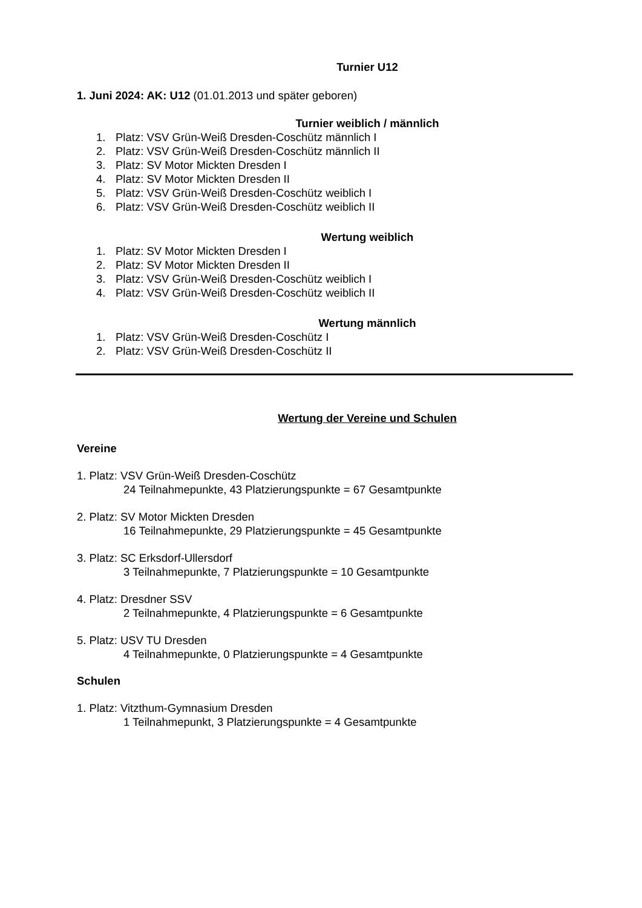Turnier U12
1. Juni 2024: AK: U12 (01.01.2013 und später geboren)
Turnier weiblich / männlich
1. Platz: VSV Grün-Weiß Dresden-Coschütz männlich I
2. Platz: VSV Grün-Weiß Dresden-Coschütz männlich II
3. Platz: SV Motor Mickten Dresden I
4. Platz: SV Motor Mickten Dresden II
5. Platz: VSV Grün-Weiß Dresden-Coschütz weiblich I
6. Platz: VSV Grün-Weiß Dresden-Coschütz weiblich II
Wertung weiblich
1. Platz: SV Motor Mickten Dresden I
2. Platz: SV Motor Mickten Dresden II
3. Platz: VSV Grün-Weiß Dresden-Coschütz weiblich I
4. Platz: VSV Grün-Weiß Dresden-Coschütz weiblich II
Wertung männlich
1. Platz: VSV Grün-Weiß Dresden-Coschütz I
2. Platz: VSV Grün-Weiß Dresden-Coschütz II
Wertung der Vereine und Schulen
Vereine
1. Platz: VSV Grün-Weiß Dresden-Coschütz
24 Teilnahmepunkte, 43 Platzierungspunkte = 67 Gesamtpunkte
2. Platz: SV Motor Mickten Dresden
16 Teilnahmepunkte, 29 Platzierungspunkte = 45 Gesamtpunkte
3. Platz: SC Erksdorf-Ullersdorf
3 Teilnahmepunkte, 7 Platzierungspunkte = 10 Gesamtpunkte
4. Platz: Dresdner SSV
2 Teilnahmepunkte, 4 Platzierungspunkte = 6 Gesamtpunkte
5. Platz: USV TU Dresden
4 Teilnahmepunkte, 0 Platzierungspunkte = 4 Gesamtpunkte
Schulen
1. Platz: Vitzthum-Gymnasium Dresden
1 Teilnahmepunkt, 3 Platzierungspunkte = 4 Gesamtpunkte